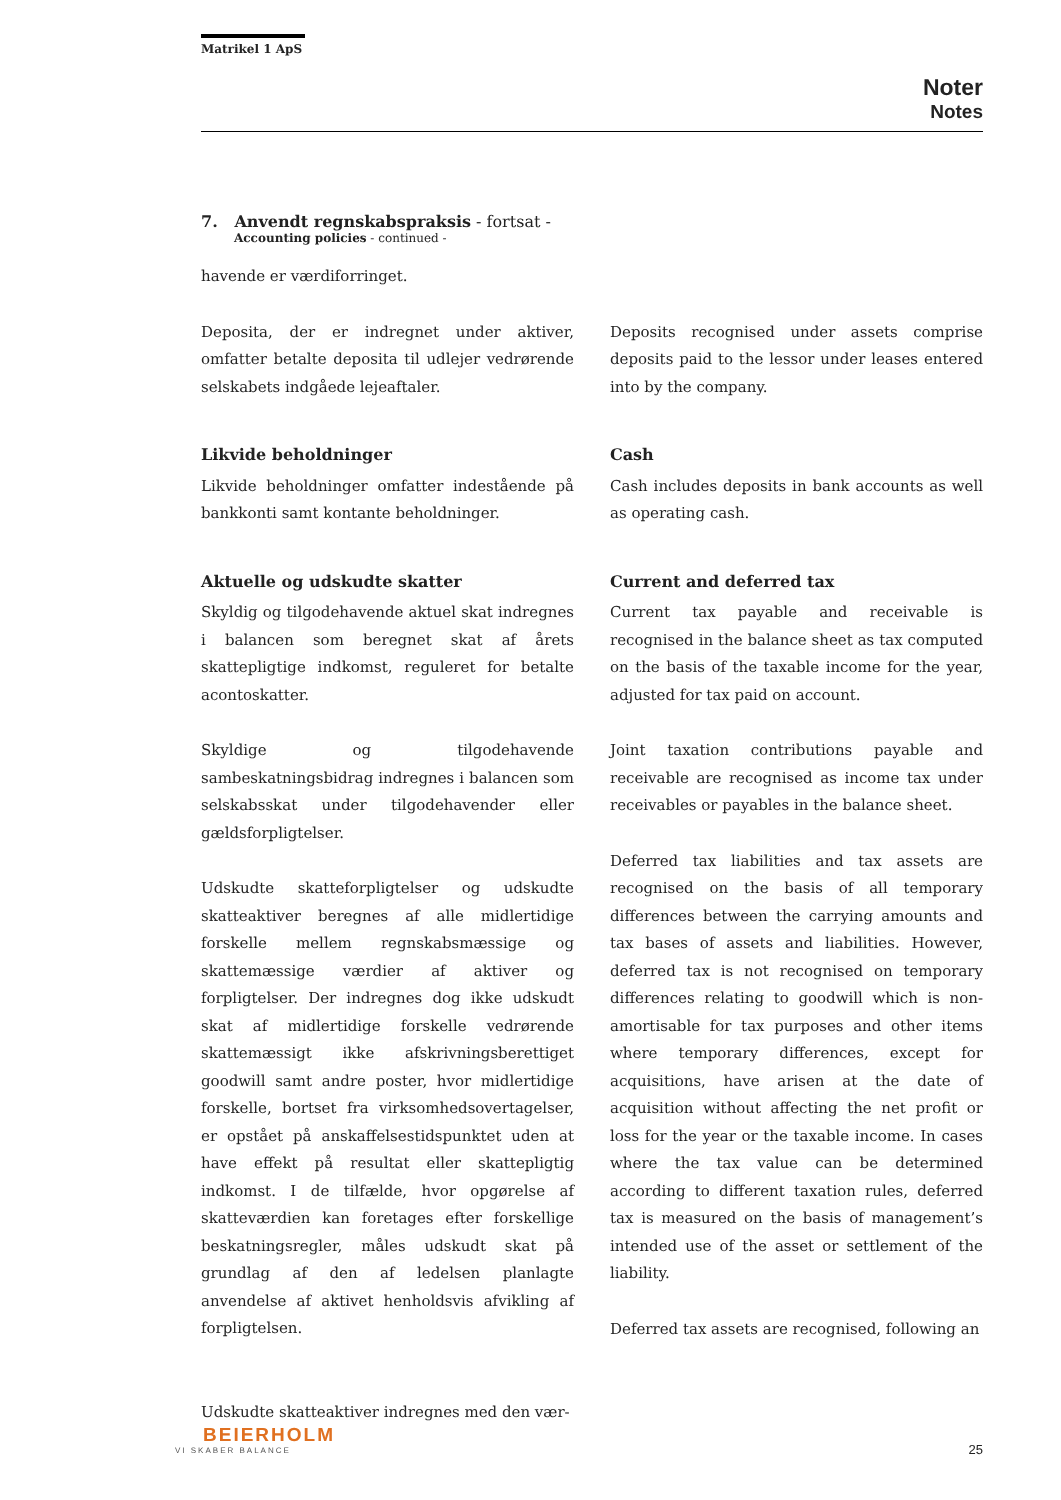Matrikel 1 ApS
Noter
Notes
7. Anvendt regnskabspraksis - fortsat -
Accounting policies - continued -
havende er værdiforringet.
Deposita, der er indregnet under aktiver, omfatter betalte deposita til udlejer vedrørende selskabets indgåede lejeaftaler.
Likvide beholdninger
Likvide beholdninger omfatter indestående på bankkonti samt kontante beholdninger.
Aktuelle og udskudte skatter
Skyldig og tilgodehavende aktuel skat indregnes i balancen som beregnet skat af årets skattepligtige indkomst, reguleret for betalte acontoskatter.
Skyldige og tilgodehavende sambeskatningsbidrag indregnes i balancen som selskabsskat under tilgodehavender eller gældsforpligtelser.
Udskudte skatteforpligtelser og udskudte skatteaktiver beregnes af alle midlertidige forskelle mellem regnskabsmæssige og skattemæssige værdier af aktiver og forpligtelser. Der indregnes dog ikke udskudt skat af midlertidige forskelle vedrørende skattemæssigt ikke afskrivningsberettiget goodwill samt andre poster, hvor midlertidige forskelle, bortset fra virksomhedsovertagelser, er opstået på anskaffelsestidspunktet uden at have effekt på resultat eller skattepligtig indkomst. I de tilfælde, hvor opgørelse af skatteværdien kan foretages efter forskellige beskatningsregler, måles udskudt skat på grundlag af den af ledelsen planlagte anvendelse af aktivet henholdsvis afvikling af forpligtelsen.
Udskudte skatteaktiver indregnes med den vær-
Deposits recognised under assets comprise deposits paid to the lessor under leases entered into by the company.
Cash
Cash includes deposits in bank accounts as well as operating cash.
Current and deferred tax
Current tax payable and receivable is recognised in the balance sheet as tax computed on the basis of the taxable income for the year, adjusted for tax paid on account.
Joint taxation contributions payable and receivable are recognised as income tax under receivables or payables in the balance sheet.
Deferred tax liabilities and tax assets are recognised on the basis of all temporary differences between the carrying amounts and tax bases of assets and liabilities. However, deferred tax is not recognised on temporary differences relating to goodwill which is non-amortisable for tax purposes and other items where temporary differences, except for acquisitions, have arisen at the date of acquisition without affecting the net profit or loss for the year or the taxable income. In cases where the tax value can be determined according to different taxation rules, deferred tax is measured on the basis of management’s intended use of the asset or settlement of the liability.
Deferred tax assets are recognised, following an
BEIERHOLM
VI SKABER BALANCE
25